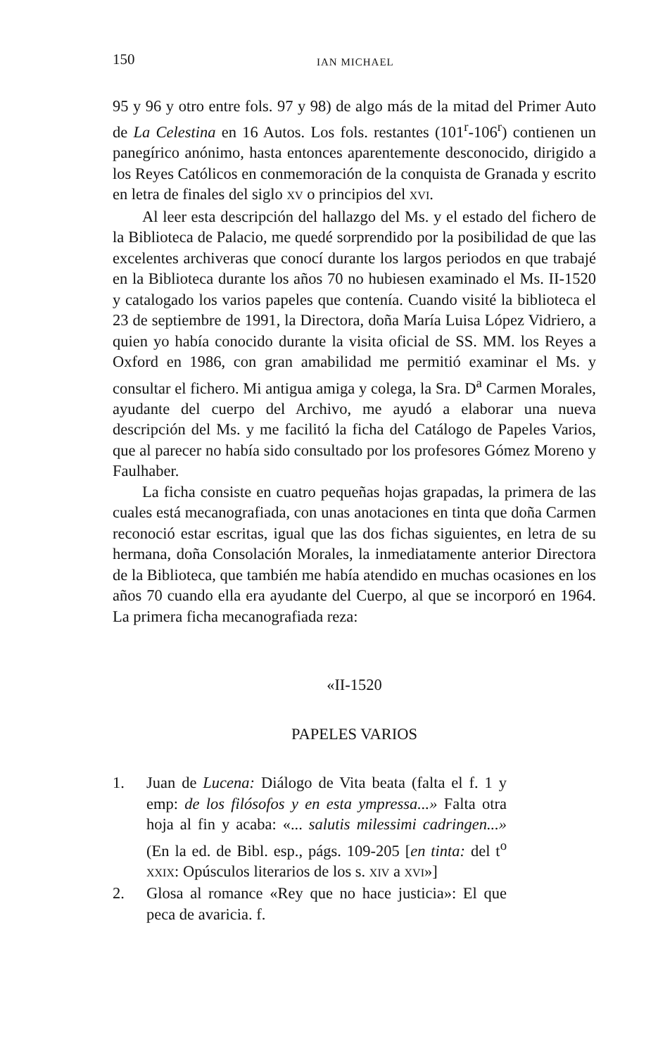150 IAN MICHAEL
95 y 96 y otro entre fols. 97 y 98) de algo más de la mitad del Primer Auto de La Celestina en 16 Autos. Los fols. restantes (101<sup>r</sup>-106<sup>r</sup>) contienen un panegírico anónimo, hasta entonces aparentemente desconocido, dirigido a los Reyes Católicos en conmemoración de la conquista de Granada y escrito en letra de finales del siglo XV o principios del XVI.
Al leer esta descripción del hallazgo del Ms. y el estado del fichero de la Biblioteca de Palacio, me quedé sorprendido por la posibilidad de que las excelentes archiveras que conocí durante los largos periodos en que trabajé en la Biblioteca durante los años 70 no hubiesen examinado el Ms. II-1520 y catalogado los varios papeles que contenía. Cuando visité la biblioteca el 23 de septiembre de 1991, la Directora, doña María Luisa López Vidriero, a quien yo había conocido durante la visita oficial de SS. MM. los Reyes a Oxford en 1986, con gran amabilidad me permitió examinar el Ms. y consultar el fichero. Mi antigua amiga y colega, la Sra. D<sup>a</sup> Carmen Morales, ayudante del cuerpo del Archivo, me ayudó a elaborar una nueva descripción del Ms. y me facilitó la ficha del Catálogo de Papeles Varios, que al parecer no había sido consultado por los profesores Gómez Moreno y Faulhaber.
La ficha consiste en cuatro pequeñas hojas grapadas, la primera de las cuales está mecanografiada, con unas anotaciones en tinta que doña Carmen reconoció estar escritas, igual que las dos fichas siguientes, en letra de su hermana, doña Consolación Morales, la inmediatamente anterior Directora de la Biblioteca, que también me había atendido en muchas ocasiones en los años 70 cuando ella era ayudante del Cuerpo, al que se incorporó en 1964. La primera ficha mecanografiada reza:
«II-1520
PAPELES VARIOS
1. Juan de Lucena: Diálogo de Vita beata (falta el f. 1 y emp: de los filósofos y en esta ympressa...» Falta otra hoja al fin y acaba: «... salutis milessimi cadringen...» (En la ed. de Bibl. esp., págs. 109-205 [en tinta: del t<sup>o</sup> XXIX: Opúsculos literarios de los s. XIV a XVI»]
2. Glosa al romance «Rey que no hace justicia»: El que peca de avaricia. f.